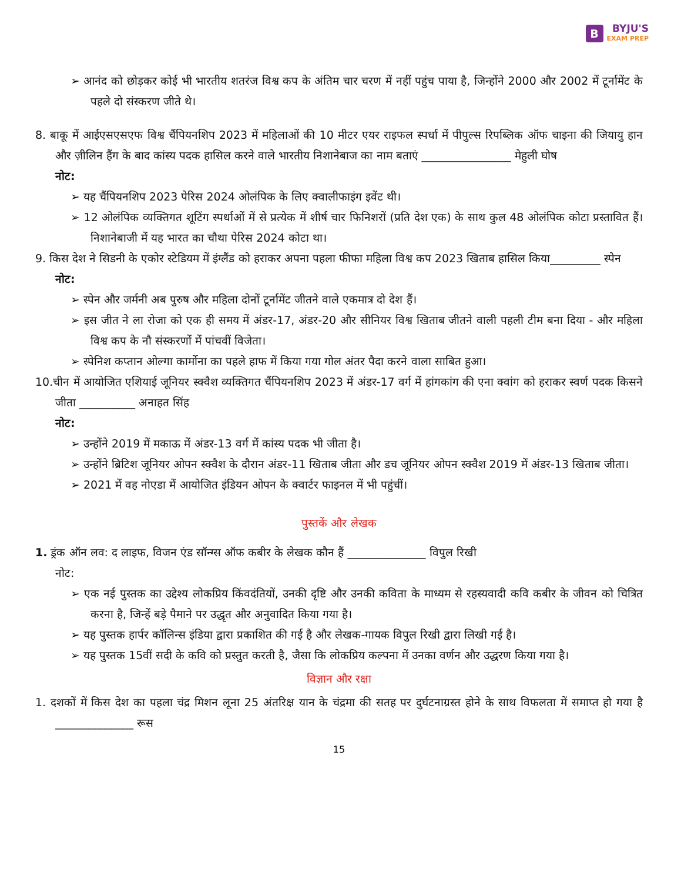B BYJU'S
EXAM PREP
➢ आनंद को छोड़कर कोई भी भारतीय शतरंज विश्व कप के अंतिम चार चरण में नहीं पहुंच पाया है, जिन्होंने 2000 और 2002 में टूर्नामेंट के पहले दो संस्करण जीते थे।
8. बाकू में आईएसएसएफ विश्व चैंपियनशिप 2023 में महिलाओं की 10 मीटर एयर राइफल स्पर्धा में पीपुल्स रिपब्लिक ऑफ चाइना की जियायु हान और ज़ीलिन हैंग के बाद कांस्य पदक हासिल करने वाले भारतीय निशानेबाज का नाम बताएं ________________ मेहुली घोष
नोट:
➢ यह चैंपियनशिप 2023 पेरिस 2024 ओलंपिक के लिए क्वालीफाइंग इवेंट थी।
➢ 12 ओलंपिक व्यक्तिगत शूटिंग स्पर्धाओं में से प्रत्येक में शीर्ष चार फिनिशरों (प्रति देश एक) के साथ कुल 48 ओलंपिक कोटा प्रस्तावित हैं। निशानेबाजी में यह भारत का चौथा पेरिस 2024 कोटा था।
9. किस देश ने सिडनी के एकोर स्टेडियम में इंग्लैंड को हराकर अपना पहला फीफा महिला विश्व कप 2023 खिताब हासिल किया_________ स्पेन
नोट:
➢ स्पेन और जर्मनी अब पुरुष और महिला दोनों टूर्नामेंट जीतने वाले एकमात्र दो देश हैं।
➢ इस जीत ने ला रोजा को एक ही समय में अंडर-17, अंडर-20 और सीनियर विश्व खिताब जीतने वाली पहली टीम बना दिया - और महिला विश्व कप के नौ संस्करणों में पांचवीं विजेता।
➢ स्पेनिश कप्तान ओल्गा कार्मोना का पहले हाफ में किया गया गोल अंतर पैदा करने वाला साबित हुआ।
10.चीन में आयोजित एशियाई जूनियर स्क्वैश व्यक्तिगत चैंपियनशिप 2023 में अंडर-17 वर्ग में हांगकांग की एना क्वांग को हराकर स्वर्ण पदक किसने जीता __________ अनाहत सिंह
नोट:
➢ उन्होंने 2019 में मकाऊ में अंडर-13 वर्ग में कांस्य पदक भी जीता है।
➢ उन्होंने ब्रिटिश जूनियर ओपन स्क्वैश के दौरान अंडर-11 खिताब जीता और डच जूनियर ओपन स्क्वैश 2019 में अंडर-13 खिताब जीता।
➢ 2021 में वह नोएडा में आयोजित इंडियन ओपन के क्वार्टर फाइनल में भी पहुंचीं।
पुस्तकें और लेखक
1. ड्रंक ऑन लव: द लाइफ, विजन एंड सॉन्ग्स ऑफ कबीर के लेखक कौन हैं ______________ विपुल रिखी
नोट:
➢ एक नई पुस्तक का उद्देश्य लोकप्रिय किंवदंतियों, उनकी दृष्टि और उनकी कविता के माध्यम से रहस्यवादी कवि कबीर के जीवन को चित्रित करना है, जिन्हें बड़े पैमाने पर उद्धृत और अनुवादित किया गया है।
➢ यह पुस्तक हार्पर कॉलिन्स इंडिया द्वारा प्रकाशित की गई है और लेखक-गायक विपुल रिखी द्वारा लिखी गई है।
➢ यह पुस्तक 15वीं सदी के कवि को प्रस्तुत करती है, जैसा कि लोकप्रिय कल्पना में उनका वर्णन और उद्धरण किया गया है।
विज्ञान और रक्षा
1. दशकों में किस देश का पहला चंद्र मिशन लूना 25 अंतरिक्ष यान के चंद्रमा की सतह पर दुर्घटनाग्रस्त होने के साथ विफलता में समाप्त हो गया है ______________ रूस
15